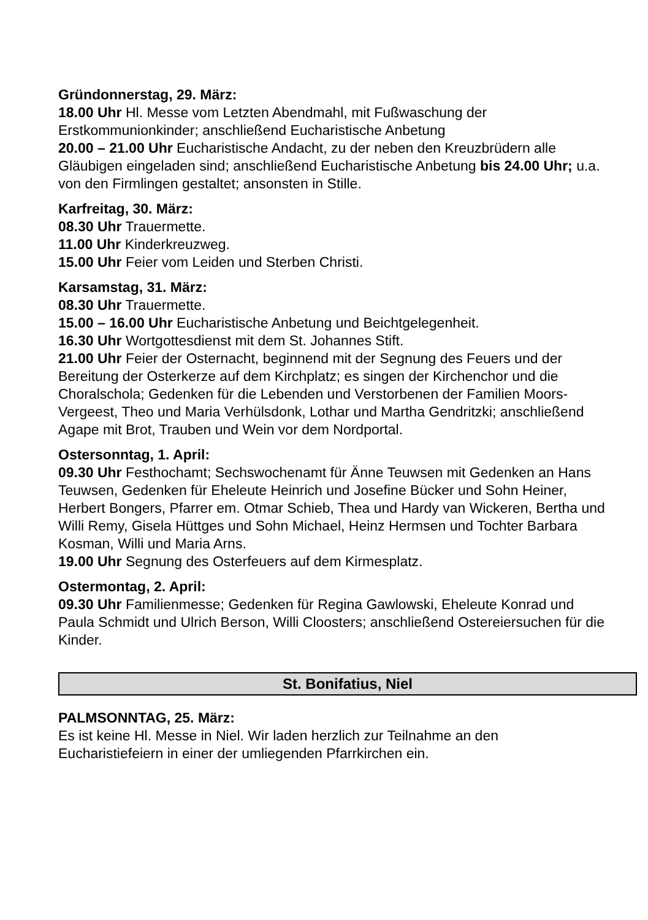Gründonnerstag, 29. März:
18.00 Uhr Hl. Messe vom Letzten Abendmahl, mit Fußwaschung der Erstkommunionkinder; anschließend Eucharistische Anbetung
20.00 – 21.00 Uhr Eucharistische Andacht, zu der neben den Kreuzbrüdern alle Gläubigen eingeladen sind; anschließend Eucharistische Anbetung bis 24.00 Uhr; u.a. von den Firmlingen gestaltet; ansonsten in Stille.
Karfreitag, 30. März:
08.30 Uhr Trauermette.
11.00 Uhr Kinderkreuzweg.
15.00 Uhr Feier vom Leiden und Sterben Christi.
Karsamstag, 31. März:
08.30 Uhr Trauermette.
15.00 – 16.00 Uhr Eucharistische Anbetung und Beichtgelegenheit.
16.30 Uhr Wortgottesdienst mit dem St. Johannes Stift.
21.00 Uhr Feier der Osternacht, beginnend mit der Segnung des Feuers und der Bereitung der Osterkerze auf dem Kirchplatz; es singen der Kirchenchor und die Choralschola; Gedenken für die Lebenden und Verstorbenen der Familien Moors-Vergeest, Theo und Maria Verhülsdonk, Lothar und Martha Gendritzki; anschließend Agape mit Brot, Trauben und Wein vor dem Nordportal.
Ostersonntag, 1. April:
09.30 Uhr Festhochamt; Sechswochenamt für Änne Teuwsen mit Gedenken an Hans Teuwsen, Gedenken für Eheleute Heinrich und Josefine Bücker und Sohn Heiner, Herbert Bongers, Pfarrer em. Otmar Schieb, Thea und Hardy van Wickeren, Bertha und Willi Remy, Gisela Hüttges und Sohn Michael, Heinz Hermsen und Tochter Barbara Kosman, Willi und Maria Arns.
19.00 Uhr Segnung des Osterfeuers auf dem Kirmesplatz.
Ostermontag, 2. April:
09.30 Uhr Familienmesse; Gedenken für Regina Gawlowski, Eheleute Konrad und Paula Schmidt und Ulrich Berson, Willi Cloosters; anschließend Ostereiersuchen für die Kinder.
St. Bonifatius, Niel
PALMSONNTAG, 25. März:
Es ist keine Hl. Messe in Niel. Wir laden herzlich zur Teilnahme an den Eucharistiefeiern in einer der umliegenden Pfarrkirchen ein.